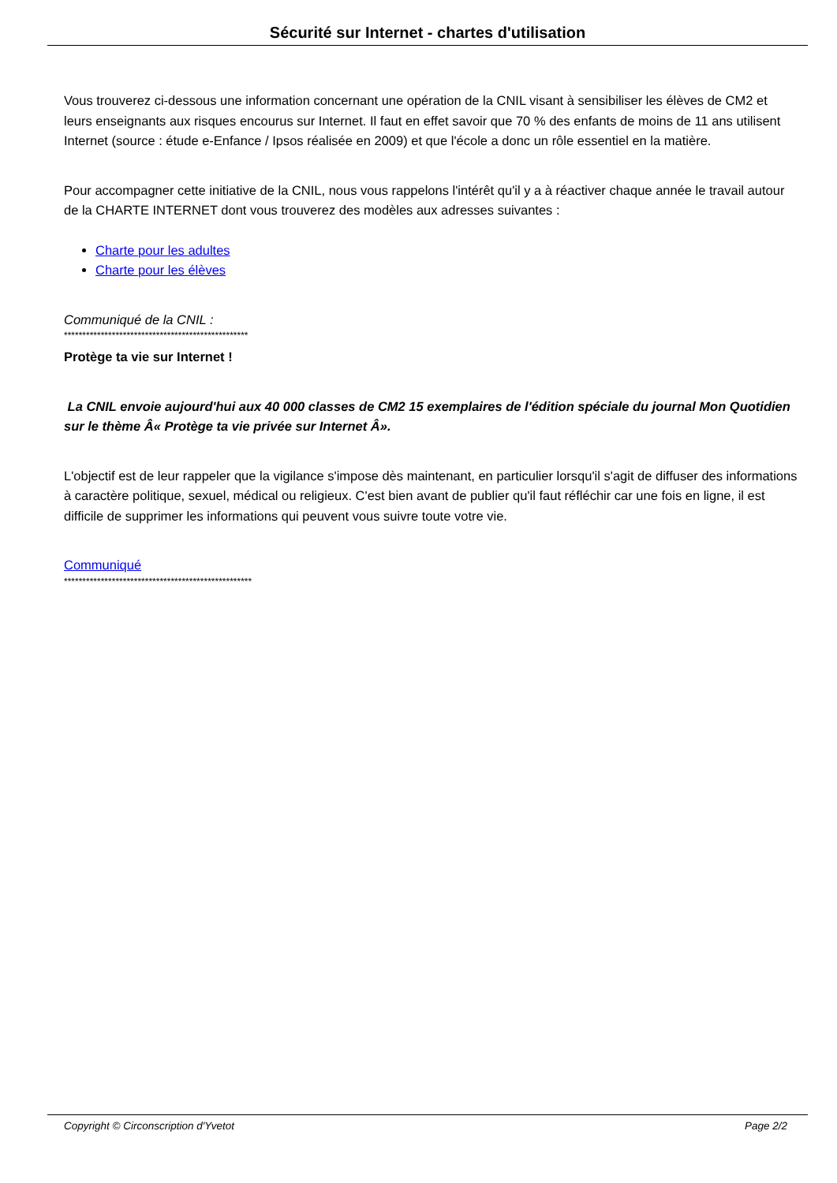Sécurité sur Internet - chartes d'utilisation
Vous trouverez ci-dessous une information concernant une opération de la CNIL visant à sensibiliser les élèves de CM2 et leurs enseignants aux risques encourus sur Internet. Il faut en effet savoir que 70 % des enfants de moins de 11 ans utilisent Internet (source : étude e-Enfance / Ipsos réalisée en 2009) et que l'école a donc un rôle essentiel en la matière.
Pour accompagner cette initiative de la CNIL, nous vous rappelons l'intérêt qu'il y a à réactiver chaque année le travail autour de la CHARTE INTERNET dont vous trouverez des modèles aux adresses suivantes :
Charte pour les adultes
Charte pour les élèves
Communiqué de la CNIL :
**************************************************
Protège ta vie sur Internet !
La CNIL envoie aujourd'hui aux 40 000 classes de CM2 15 exemplaires de l'édition spéciale du journal Mon Quotidien sur le thème Â« Protège ta vie privée sur Internet Â».
L'objectif est de leur rappeler que la vigilance s'impose dès maintenant, en particulier lorsqu'il s'agit de diffuser des informations à caractère politique, sexuel, médical ou religieux. C'est bien avant de publier qu'il faut réfléchir car une fois en ligne, il est difficile de supprimer les informations qui peuvent vous suivre toute votre vie.
Communiqué
***************************************************
Copyright © Circonscription d'Yvetot Page 2/2